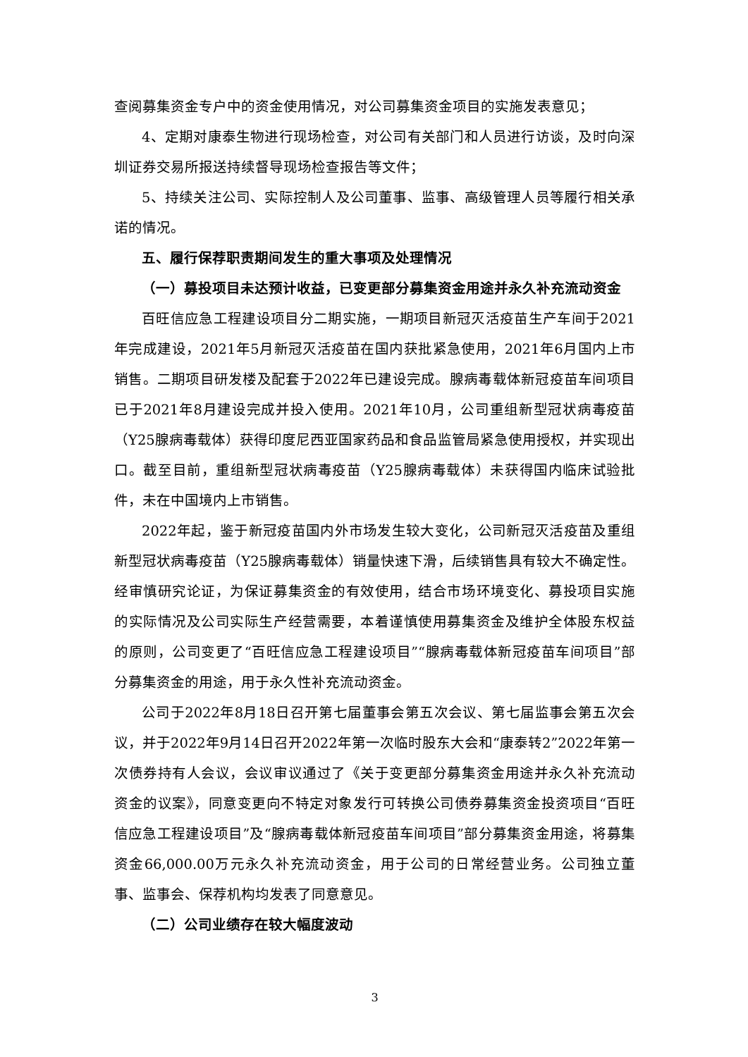查阅募集资金专户中的资金使用情况，对公司募集资金项目的实施发表意见；
4、定期对康泰生物进行现场检查，对公司有关部门和人员进行访谈，及时向深圳证券交易所报送持续督导现场检查报告等文件；
5、持续关注公司、实际控制人及公司董事、监事、高级管理人员等履行相关承诺的情况。
五、履行保荐职责期间发生的重大事项及处理情况
（一）募投项目未达预计收益，已变更部分募集资金用途并永久补充流动资金
百旺信应急工程建设项目分二期实施，一期项目新冠灭活疫苗生产车间于2021年完成建设，2021年5月新冠灭活疫苗在国内获批紧急使用，2021年6月国内上市销售。二期项目研发楼及配套于2022年已建设完成。腺病毒载体新冠疫苗车间项目已于2021年8月建设完成并投入使用。2021年10月，公司重组新型冠状病毒疫苗（Y25腺病毒载体）获得印度尼西亚国家药品和食品监管局紧急使用授权，并实现出口。截至目前，重组新型冠状病毒疫苗（Y25腺病毒载体）未获得国内临床试验批件，未在中国境内上市销售。
2022年起，鉴于新冠疫苗国内外市场发生较大变化，公司新冠灭活疫苗及重组新型冠状病毒疫苗（Y25腺病毒载体）销量快速下滑，后续销售具有较大不确定性。经审慎研究论证，为保证募集资金的有效使用，结合市场环境变化、募投项目实施的实际情况及公司实际生产经营需要，本着谨慎使用募集资金及维护全体股东权益的原则，公司变更了“百旺信应急工程建设项目”“腺病毒载体新冠疫苗车间项目”部分募集资金的用途，用于永久性补充流动资金。
公司于2022年8月18日召开第七届董事会第五次会议、第七届监事会第五次会议，并于2022年9月14日召开2022年第一次临时股东大会和“康泰转2”2022年第一次债券持有人会议，会议审议通过了《关于变更部分募集资金用途并永久补充流动资金的议案》，同意变更向不特定对象发行可转换公司债券募集资金投资项目“百旺信应急工程建设项目”及“腺病毒载体新冠疫苗车间项目”部分募集资金用途，将募集资金66,000.00万元永久补充流动资金，用于公司的日常经营业务。公司独立董事、监事会、保荐机构均发表了同意意见。
（二）公司业绩存在较大幅度波动
3